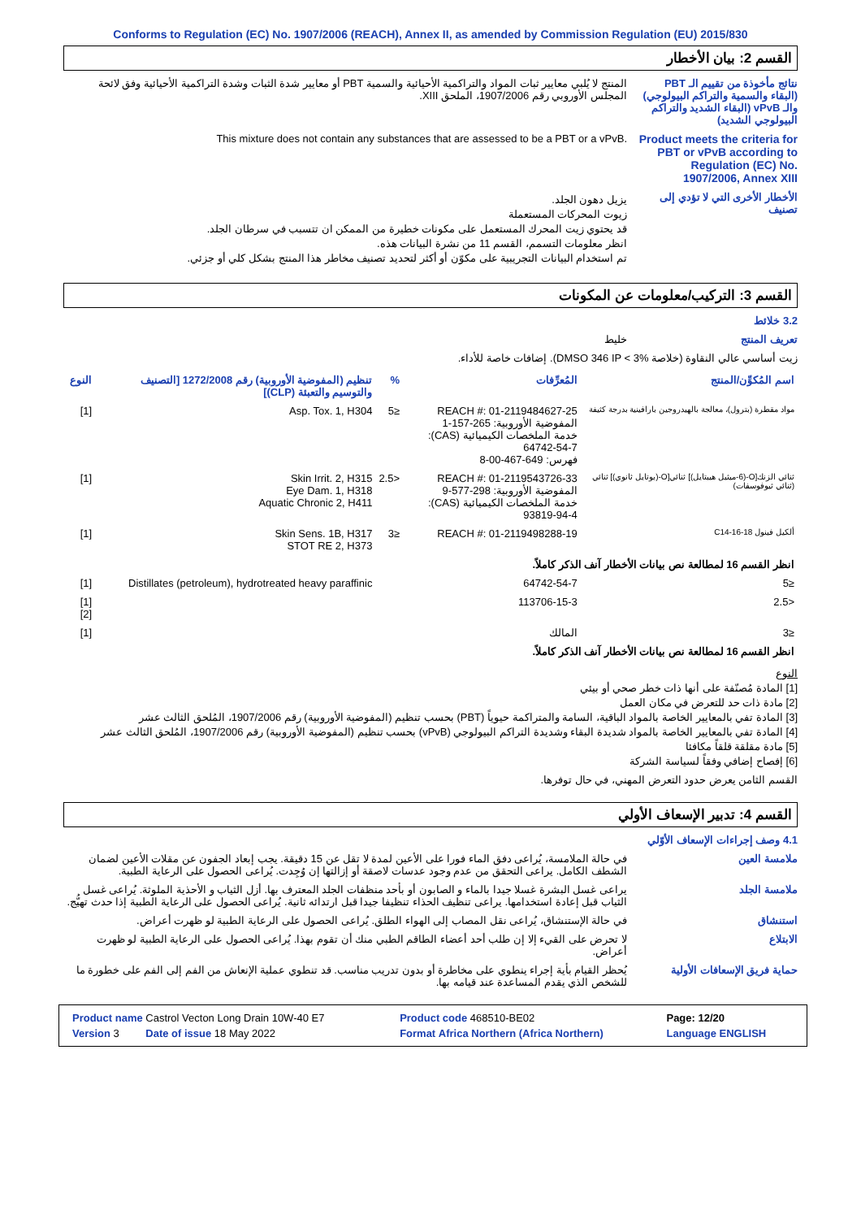Conforms to Regulation (EC) No. 1907/2006 (REACH), Annex II, as amended by Commission Regulation (EU) 2015/830
القسم 2: بيان الأخطار
نتائج مأخوذة من تقييم الـ PBT (البقاء والسمية والتراكم البيولوجي) والـ vPvB (البقاء الشديد والتراكم البيولوجي الشديد)
المنتج لا يُلبي معايير ثبات المواد والتراكمية الأحيائية والسمية PBT أو معايير شدة الثبات وشدة التراكمية الأحيائية وفق لائحة المجلس الأوروبي رقم 1907/2006، الملحق XIII.
Product meets the criteria for PBT or vPvB according to Regulation (EC) No. 1907/2006, Annex XIII
This mixture does not contain any substances that are assessed to be a PBT or a vPvB.
الأخطار الأخرى التي لا تؤدي إلى تصنيف
يزيل دهون الجلد.
زيوت المحركات المستعملة
قد يحتوي زيت المحرك المستعمل على مكونات خطيرة من الممكن ان تتسبب في سرطان الجلد.
انظر معلومات التسمم، القسم 11 من نشرة البيانات هذه.
تم استخدام البيانات التجريبية على مكوّن أو أكثر لتحديد تصنيف مخاطر هذا المنتج بشكل كلي أو جزئي.
القسم 3: التركيب/معلومات عن المكونات
3.2 خلائط
تعريف المنتج خليط
زيت أساسي عالي النقاوة (خلاصة DMSO 346 IP < 3%). إضافات خاصة للأداء.
| اسم المُكوِّن/المنتج | المُعرِّفات | % | تنظيم (المفوضية الأوروبية) رقم 1272/2008 [التصنيف والتوسيم والتعبئة (CLP)] | النوع |
| --- | --- | --- | --- | --- |
| مواد مقطرة (بترول)، معالجة بالهيدروجين بارافينية بدرجة كثيفة | REACH #: 01-2119484627-25 المفوضية الأوروبية: 265-157-1 خدمة الملخصات الكيميائية (CAS): 64742-54-7 فهرس: 649-467-00-8 | ≤5 | Asp. Tox. 1, H304 | [1] |
| ثنائي الزنك[O-(6-ميثيل هيبتايل)] ثنائي[O-(بوتايل ثانوي)] ثنائي (ثنائي ثيوفوسفات) | REACH #: 01-2119543726-33 المفوضية الأوروبية: 298-577-9 خدمة الملخصات الكيميائية (CAS): 93819-94-4 | <2.5 | Skin Irrit. 2, H315 Eye Dam. 1, H318 Aquatic Chronic 2, H411 | [1] |
| ألكيل فينول C14-16-18 | REACH #: 01-2119498288-19 | ≤3 | Skin Sens. 1B, H317 STOT RE 2, H373 | [1] |
| انظر القسم 16 لمطالعة نص بيانات الأخطار آنف الذكر كاملاً. | | | | |
| ≤5 | 64742-54-7 | | Distillates (petroleum), hydrotreated heavy paraffinic | [1] |
| <2.5 | 113706-15-3 | | | [1] [2] |
| ≤3 | المالك | | | [1] |
| انظر القسم 16 لمطالعة نص بيانات الأخطار آنف الذكر كاملاً. | | | | |
النوع
[1] المادة مُصنّفة على أنها ذات خطر صحي أو بيئي
[2] مادة ذات حد للتعرض في مكان العمل
[3] المادة تفي بالمعايير الخاصة بالمواد الباقية، السامة والمتراكمة حيوياً (PBT) بحسب تنظيم (المفوضية الأوروبية) رقم 1907/2006، المُلحق الثالث عشر
[4] المادة تفي بالمعايير الخاصة بالمواد شديدة البقاء وشديدة التراكم البيولوجي (vPvB) بحسب تنظيم (المفوضية الأوروبية) رقم 1907/2006، المُلحق الثالث عشر
[5] مادة مقلقة قلقاً مكافئا
[6] إفصاح إضافي وفقاً لسياسة الشركة
القسم الثامن يعرض حدود التعرض المهني، في حال توفرها.
القسم 4: تدبير الإسعاف الأولي
4.1 وصف إجراءات الإسعاف الأوّلي
ملامسة العين في حالة الملامسة، يُراعى دفق الماء فورا على الأعين لمدة لا تقل عن 15 دقيقة. يجب إبعاد الجفون عن مقلات الأعين لضمان الشطف الكامل. يراعى التحقق من عدم وجود عدسات لاصقة أو إزالتها إن وُجِدت. يُراعى الحصول على الرعاية الطبية.
ملامسة الجلد يراعى غسل البشرة غسلا جيدا بالماء و الصابون أو بأحد منظفات الجلد المعترف بها. أزل الثياب و الأحذية الملوثة. يُراعى غسل الثياب قبل إعادة استخدامها. يراعى تنظيف الحذاء تنظيفا جيدا قبل ارتدائه ثانية. يُراعى الحصول على الرعاية الطبية إذا حدث تهيُّج.
استنشاق في حالة الإستنشاق، يُراعى نقل المصاب إلى الهواء الطلق. يُراعى الحصول على الرعاية الطبية لو ظهرت أعراض.
الابتلاع لا تحرض على القيء إلا إن طلب أحد أعضاء الطاقم الطبي منك أن تقوم بهذا. يُراعى الحصول على الرعاية الطبية لو ظهرت أعراض.
حماية فريق الإسعافات الأولية
يُحظر القيام بأية إجراء ينطوي على مخاطرة أو بدون تدريب مناسب. قد تنطوي عملية الإنعاش من الفم إلى الفم على خطورة ما للشخص الذي يقدم المساعدة عند قيامه بها.
| Product name Castrol Vecton Long Drain 10W-40 E7 | Product code 468510-BE02 | Page: 12/20 |
| Version 3 Date of issue 18 May 2022 | Format Africa Northern (Africa Northern) | Language ENGLISH |